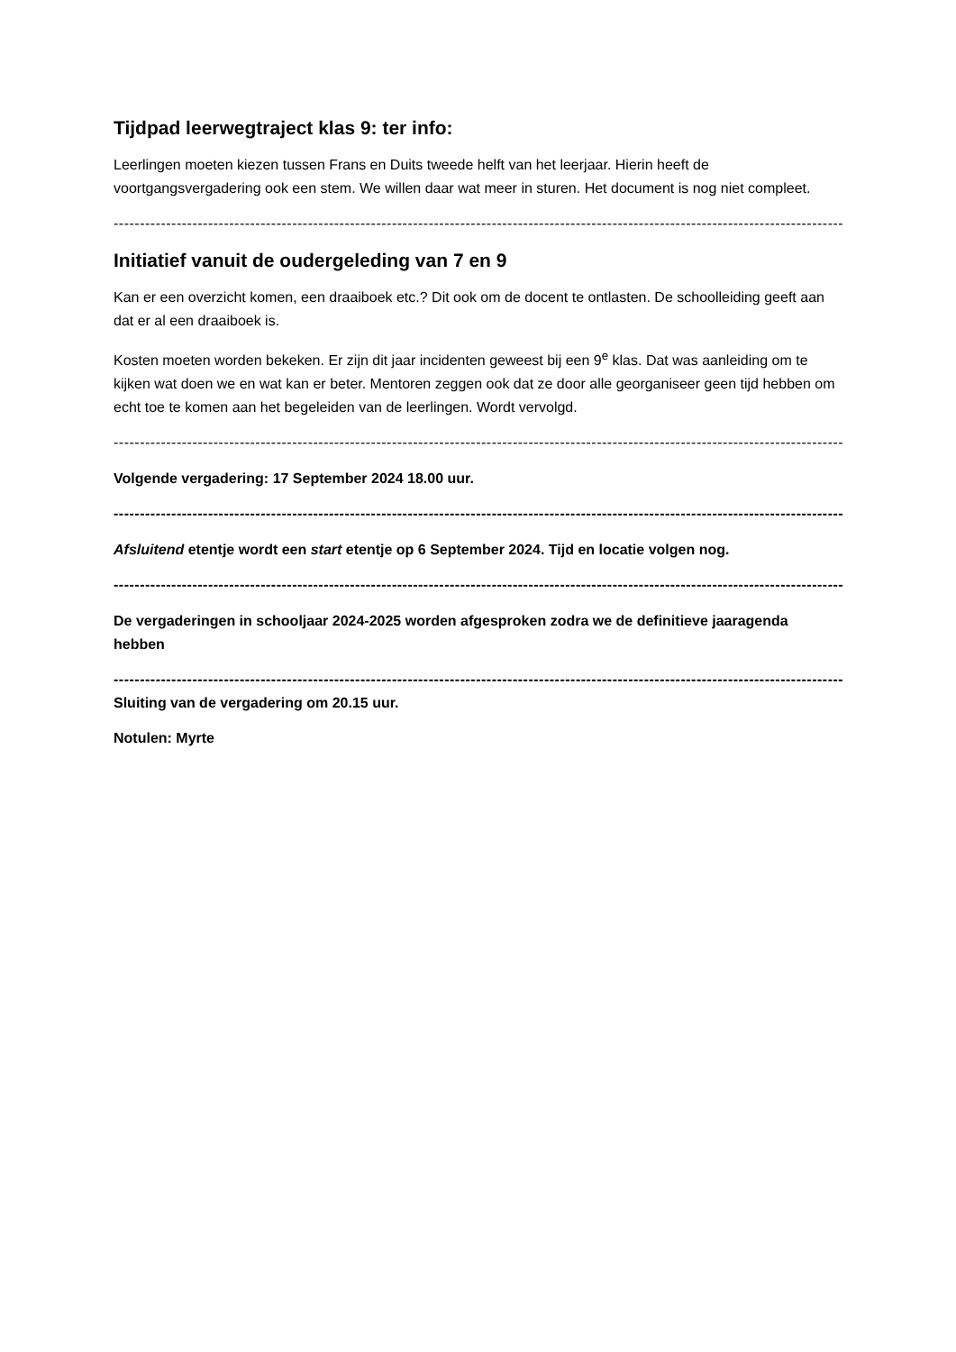Tijdpad leerwegtraject klas 9: ter info:
Leerlingen moeten kiezen tussen Frans en Duits tweede helft van het leerjaar. Hierin heeft de voortgangsvergadering ook een stem. We willen daar wat meer in sturen. Het document is nog niet compleet.
----------------------------------------------------------------------------------------------------------------------------------------------------------
Initiatief vanuit de oudergeleding van 7 en 9
Kan er een overzicht komen, een draaiboek etc.? Dit ook om de docent te ontlasten. De schoolleiding geeft aan dat er al een draaiboek is.
Kosten moeten worden bekeken. Er zijn dit jaar incidenten geweest bij een 9<sup>e</sup> klas. Dat was aanleiding om te kijken wat doen we en wat kan er beter. Mentoren zeggen ook dat ze door alle georganiseer geen tijd hebben om echt toe te komen aan het begeleiden van de leerlingen. Wordt vervolgd.
----------------------------------------------------------------------------------------------------------------------------------------------------------
Volgende vergadering: 17 September 2024 18.00 uur.
----------------------------------------------------------------------------------------------------------------------------------------------------------
Afsluitend etentje wordt een start etentje op 6 September 2024. Tijd en locatie volgen nog.
----------------------------------------------------------------------------------------------------------------------------------------------------------
De vergaderingen in schooljaar 2024-2025 worden afgesproken zodra we de definitieve jaaragenda hebben
----------------------------------------------------------------------------------------------------------------------------------------------------------
Sluiting van de vergadering om 20.15 uur.
Notulen: Myrte